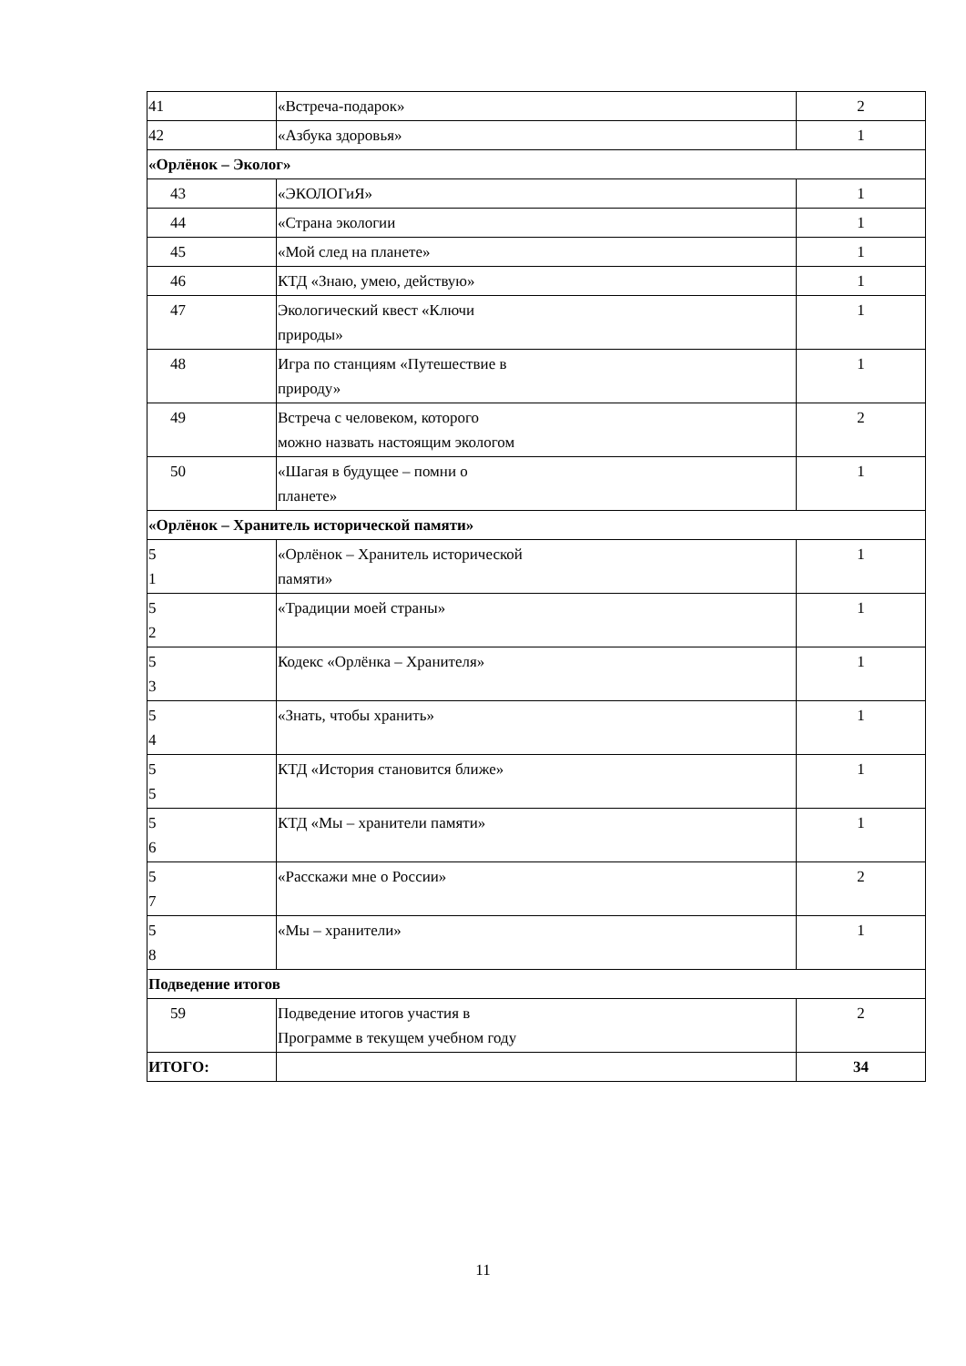| 41 | «Встреча-подарок» | 2 |
| 42 | «Азбука здоровья» | 1 |
| «Орлёнок – Эколог» | | |
| 43 | «ЭКОЛОГиЯ» | 1 |
| 44 | «Страна экологии | 1 |
| 45 | «Мой след на планете» | 1 |
| 46 | КТД «Знаю, умею, действую» | 1 |
| 47 | Экологический квест «Ключи природы» | 1 |
| 48 | Игра по станциям «Путешествие в природу» | 1 |
| 49 | Встреча с человеком, которого можно назвать настоящим экологом | 2 |
| 50 | «Шагая в будущее – помни о планете» | 1 |
| «Орлёнок – Хранитель исторической памяти» | | |
| 5 1 | «Орлёнок – Хранитель исторической памяти» | 1 |
| 5 2 | «Традиции моей страны» | 1 |
| 5 3 | Кодекс «Орлёнка – Хранителя» | 1 |
| 5 4 | «Знать, чтобы хранить» | 1 |
| 5 5 | КТД «История становится ближе» | 1 |
| 5 6 | КТД «Мы – хранители памяти» | 1 |
| 5 7 | «Расскажи мне о России» | 2 |
| 5 8 | «Мы – хранители» | 1 |
| Подведение итогов | | |
| 59 | Подведение итогов участия в Программе в текущем учебном году | 2 |
| ИТОГО: | | 34 |
11